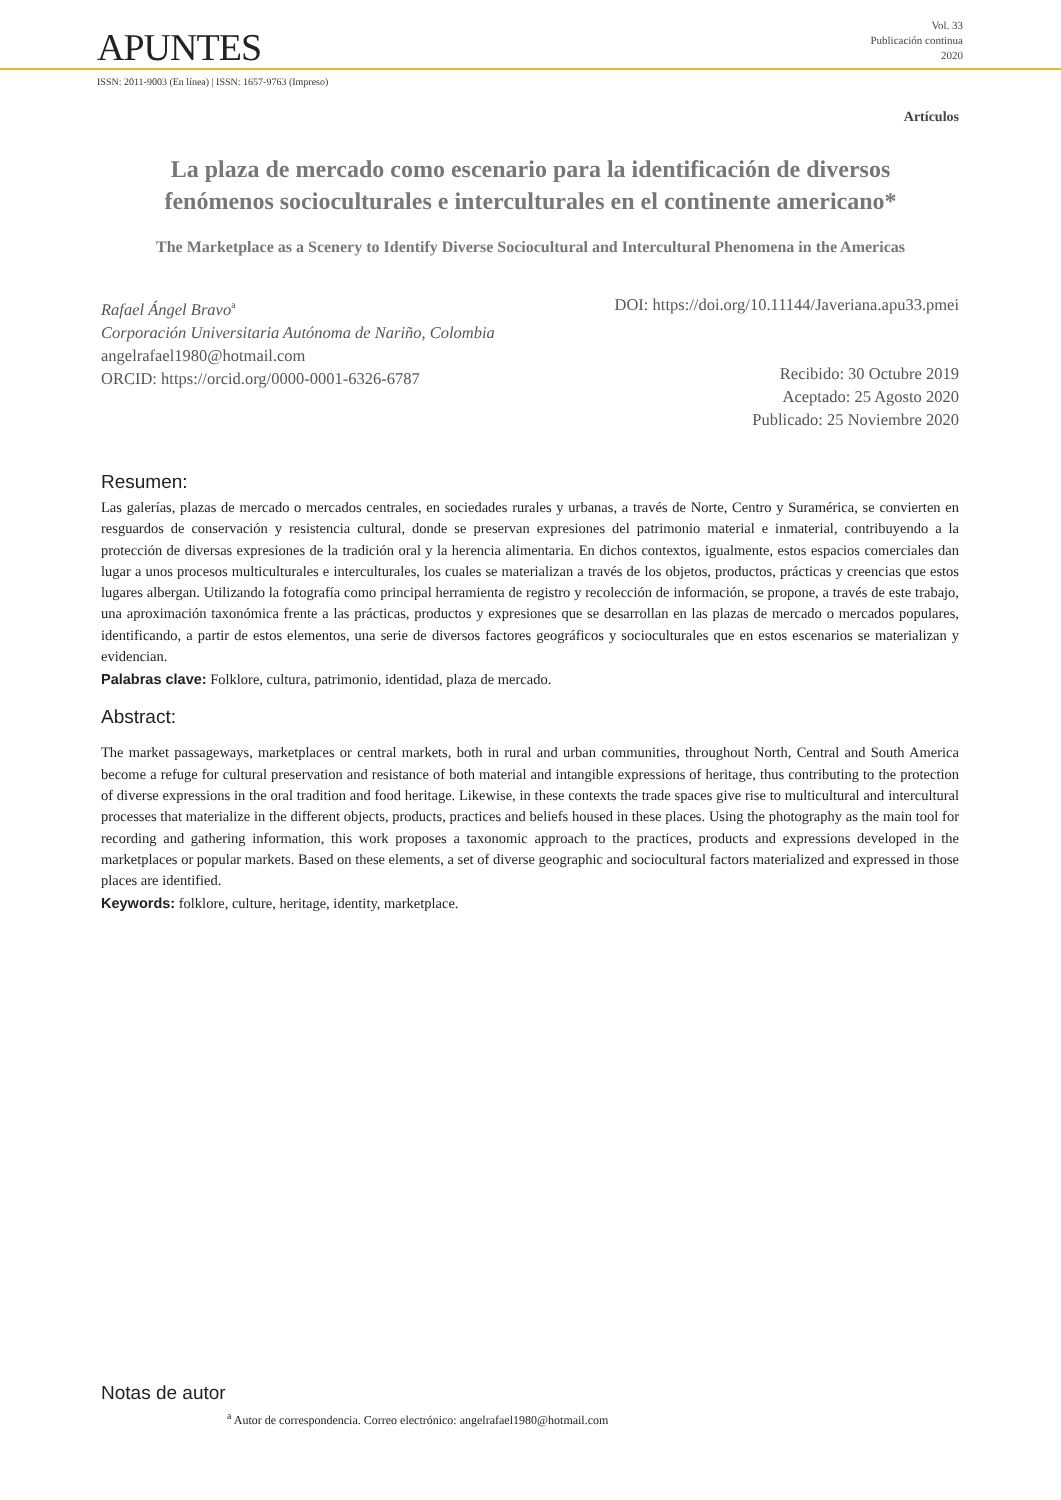APUNTES
Vol. 33
Publicación continua
2020
ISSN: 2011-9003 (En línea) | ISSN: 1657-9763 (Impreso)
Artículos
La plaza de mercado como escenario para la identificación de diversos fenómenos socioculturales e interculturales en el continente americano*
The Marketplace as a Scenery to Identify Diverse Sociocultural and Intercultural Phenomena in the Americas
Rafael Ángel Bravo<sup>a</sup>
Corporación Universitaria Autónoma de Nariño, Colombia
angelrafael1980@hotmail.com
ORCID: https://orcid.org/0000-0001-6326-6787
DOI: https://doi.org/10.11144/Javeriana.apu33.pmei
Recibido: 30 Octubre 2019
Aceptado: 25 Agosto 2020
Publicado: 25 Noviembre 2020
Resumen:
Las galerías, plazas de mercado o mercados centrales, en sociedades rurales y urbanas, a través de Norte, Centro y Suramérica, se convierten en resguardos de conservación y resistencia cultural, donde se preservan expresiones del patrimonio material e inmaterial, contribuyendo a la protección de diversas expresiones de la tradición oral y la herencia alimentaria. En dichos contextos, igualmente, estos espacios comerciales dan lugar a unos procesos multiculturales e interculturales, los cuales se materializan a través de los objetos, productos, prácticas y creencias que estos lugares albergan. Utilizando la fotografía como principal herramienta de registro y recolección de información, se propone, a través de este trabajo, una aproximación taxonómica frente a las prácticas, productos y expresiones que se desarrollan en las plazas de mercado o mercados populares, identificando, a partir de estos elementos, una serie de diversos factores geográficos y socioculturales que en estos escenarios se materializan y evidencian.
Palabras clave: Folklore, cultura, patrimonio, identidad, plaza de mercado.
Abstract:
The market passageways, marketplaces or central markets, both in rural and urban communities, throughout North, Central and South America become a refuge for cultural preservation and resistance of both material and intangible expressions of heritage, thus contributing to the protection of diverse expressions in the oral tradition and food heritage. Likewise, in these contexts the trade spaces give rise to multicultural and intercultural processes that materialize in the different objects, products, practices and beliefs housed in these places. Using the photography as the main tool for recording and gathering information, this work proposes a taxonomic approach to the practices, products and expressions developed in the marketplaces or popular markets. Based on these elements, a set of diverse geographic and sociocultural factors materialized and expressed in those places are identified.
Keywords: folklore, culture, heritage, identity, marketplace.
Notas de autor
<sup>a</sup> Autor de correspondencia. Correo electrónico: angelrafael1980@hotmail.com